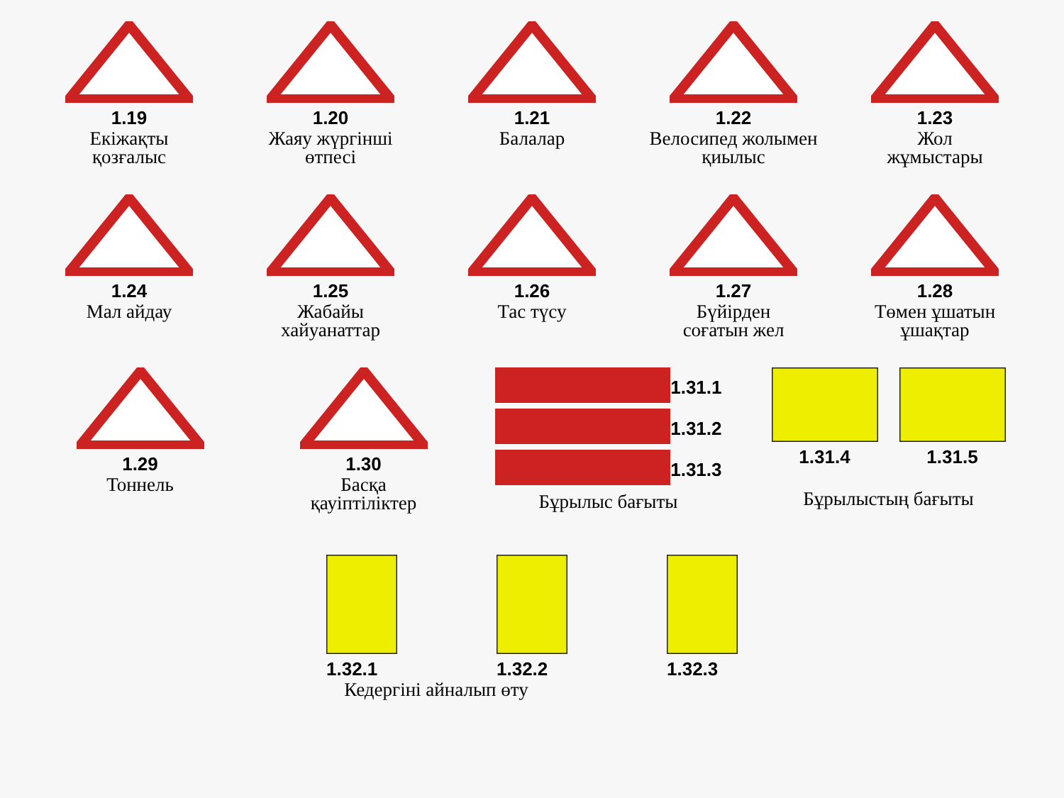1.19
Екіжақты
қозғалыс
1.20
Жаяу жүргінші
өтпесі
1.21
Балалар
1.22
Велосипед жолымен
қиылыс
1.23
Жол
жұмыстары
1.24
Мал айдау
1.25
Жабайы
хайуанаттар
1.26
Тас түсу
1.27
Бүйірден
соғатын жел
1.28
Төмен ұшатын
ұшақтар
1.29
Тоннель
1.30
Басқа
қауіптіліктер
1.31.1
1.31.2
1.31.3
Бұрылыс бағыты
1.31.4 1.31.5
Бұрылыстың бағыты
1.32.1 1.32.2 1.32.3
Кедергіні айналып өту